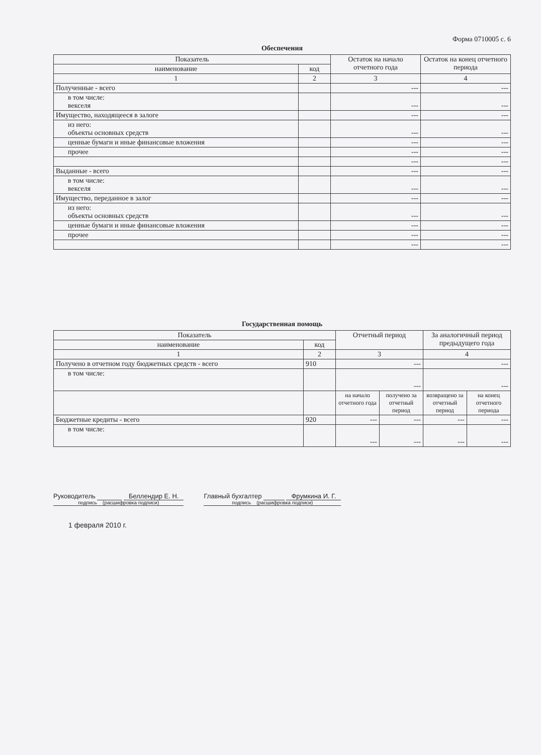Форма 0710005 с. 6
Обеспечения
| Показатель | | Остаток на начало отчетного года | Остаток на конец отчетного периода |
| --- | --- | --- | --- |
| наименование | код | | |
| 1 | 2 | 3 | 4 |
| Полученные - всего | | --- | --- |
| в том числе: векселя | | --- | --- |
| Имущество, находящееся в залоге | | --- | --- |
| из него: объекты основных средств | | --- | --- |
| ценные бумаги и иные финансовые вложения | | --- | --- |
| прочее | | --- | --- |
| | | --- | --- |
| Выданные - всего | | --- | --- |
| в том числе: векселя | | --- | --- |
| Имущество, переданное в залог | | --- | --- |
| из него: объекты основных средств | | --- | --- |
| ценные бумаги и иные финансовые вложения | | --- | --- |
| прочее | | --- | --- |
| | | --- | --- |
Государственная помощь
| Показатель | | Отчетный период | | За аналогичный период предыдущего года | |
| --- | --- | --- | --- | --- | --- |
| наименование | код | | | | |
| 1 | 2 | 3 | | 4 | |
| Получено в отчетном году бюджетных средств - всего | 910 | --- | | --- | |
| в том числе: | | --- | | --- | |
| | | на начало отчетного года | получено за отчетный период | возвращено за отчетный период | на конец отчетного периода |
| Бюджетные кредиты - всего | 920 | --- | --- | --- | --- |
| в том числе: | | --- | --- | --- | --- |
Руководитель Беллендир Е. Н.
подпись (расшифровка подписи)
Главный бухгалтер Фрумкина И. Г.
подпись (расшифровка подписи)
1 февраля 2010 г.